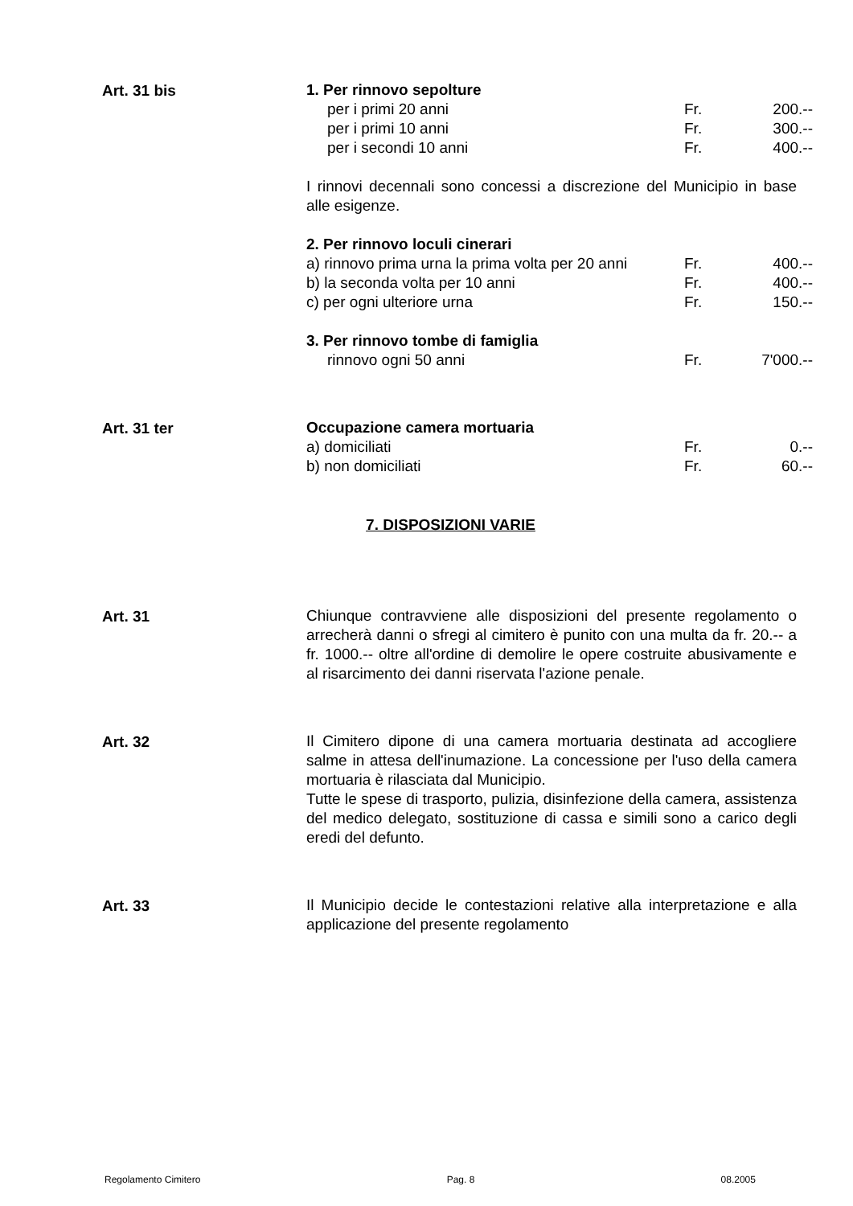Art. 31 bis
| 1. Per rinnovo sepolture | | |
| per i primi 20 anni | Fr. | 200.-- |
| per i primi 10 anni | Fr. | 300.-- |
| per i secondi 10 anni | Fr. | 400.-- |
I rinnovi decennali sono concessi a discrezione del Municipio in base alle esigenze.
| 2. Per rinnovo loculi cinerari | | |
| a) rinnovo prima urna la prima volta per 20 anni | Fr. | 400.-- |
| b) la seconda volta per 10 anni | Fr. | 400.-- |
| c) per ogni ulteriore urna | Fr. | 150.-- |
| 3. Per rinnovo tombe di famiglia | | |
| rinnovo ogni 50 anni | Fr. | 7'000.-- |
Art. 31 ter
| Occupazione camera mortuaria | | |
| a) domiciliati | Fr. | 0.-- |
| b) non domiciliati | Fr. | 60.-- |
7. DISPOSIZIONI VARIE
Art. 31
Chiunque contravviene alle disposizioni del presente regolamento o arrecherà danni o sfregi al cimitero è punito con una multa da fr. 20.-- a fr. 1000.-- oltre all'ordine di demolire le opere costruite abusivamente e al risarcimento dei danni riservata l'azione penale.
Art. 32
Il Cimitero dipone di una camera mortuaria destinata ad accogliere salme in attesa dell'inumazione. La concessione per l'uso della camera mortuaria è rilasciata dal Municipio.
Tutte le spese di trasporto, pulizia, disinfezione della camera, assistenza del medico delegato, sostituzione di cassa e simili sono a carico degli eredi del defunto.
Art. 33
Il Municipio decide le contestazioni relative alla interpretazione e alla applicazione del presente regolamento
Regolamento Cimitero Pag. 8 08.2005